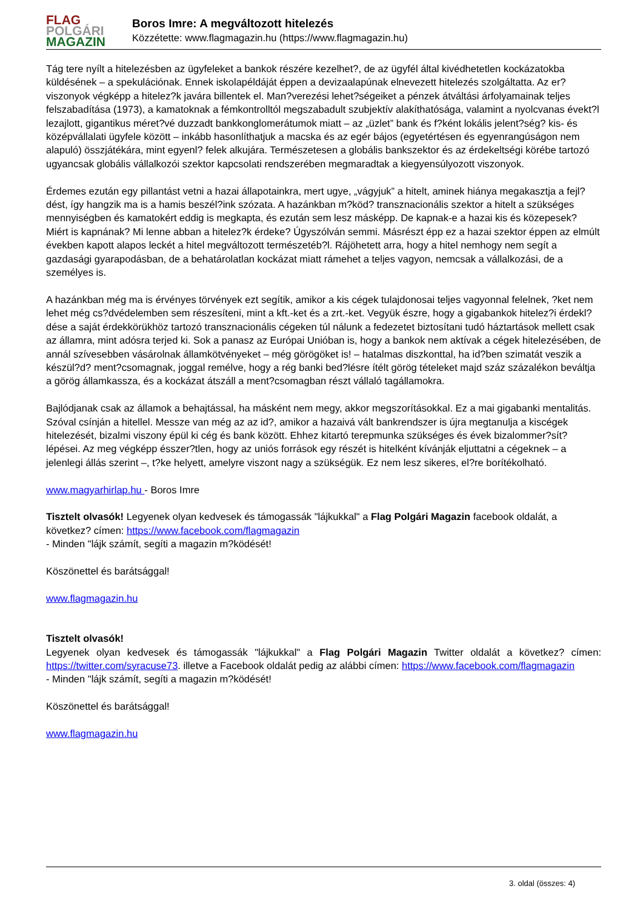FLAG
POLGÁRI
MAGAZIN
Boros Imre: A megváltozott hitelezés
Közzétette: www.flagmagazin.hu (https://www.flagmagazin.hu)
Tág tere nyílt a hitelezésben az ügyfeleket a bankok részére kezelhet?, de az ügyfél által kivédhetetlen kockázatokba küldésének – a spekulációnak. Ennek iskolapéldáját éppen a devizaalapúnak elnevezett hitelezés szolgáltatta. Az er?viszonyok végképp a hitelez?k javára billentek el. Man?verezési lehet?ségeiket a pénzek átváltási árfolyamainak teljes felszabadítása (1973), a kamatoknak a fémkontrolltól megszabadult szubjektív alakíthatósága, valamint a nyolcvanas évekt?l lezajlott, gigantikus méret?vé duzzadt bankkonglomerátumok miatt – az „üzlet” bank és f?ként lokális jelent?ség? kis- és középvállalati ügyfele között – inkább hasonlíthatjuk a macska és az egér bájos (egyetértésen és egyenrangúságon nem alapuló) összjátékára, mint egyenl? felek alkujára. Természetesen a globális bankszektor és az érdekeltségi körébe tartozó ugyancsak globális vállalkozói szektor kapcsolati rendszerében megmaradtak a kiegyensúlyozott viszonyok.
Érdemes ezután egy pillantást vetni a hazai állapotainkra, mert ugye, „vágyjuk” a hitelt, aminek hiánya megakasztja a fejl?dést, így hangzik ma is a hamis beszél?ink szózata. A hazánkban m?köd? transznacionális szektor a hitelt a szükséges mennyiségben és kamatokért eddig is megkapta, és ezután sem lesz másképp. De kapnak-e a hazai kis és közepesek? Miért is kapnának? Mi lenne abban a hitelez?k érdeke? Úgyszólván semmi. Másrészt épp ez a hazai szektor éppen az elmúlt években kapott alapos leckét a hitel megváltozott természetéb?l. Rájöhetett arra, hogy a hitel nemhogy nem segít a gazdasági gyarapodásban, de a behatárolatlan kockázat miatt rámehet a teljes vagyon, nemcsak a vállalkozási, de a személyes is.
A hazánkban még ma is érvényes törvények ezt segítik, amikor a kis cégek tulajdonosai teljes vagyonnal felelnek, ?ket nem lehet még cs?dvédelemben sem részesíteni, mint a kft.-ket és a zrt.-ket. Vegyük észre, hogy a gigabankok hitelez?i érdekl?dése a saját érdekkörükhöz tartozó transznacionális cégeken túl nálunk a fedezetet biztosítani tudó háztartások mellett csak az államra, mint adósra terjed ki. Sok a panasz az Európai Unióban is, hogy a bankok nem aktívak a cégek hitelezésében, de annál szívesebben vásárolnak államkötvényeket – még görögöket is! – hatalmas diszkonttal, ha id?ben szimatát veszik a készül?d? ment?csomagnak, joggal remélve, hogy a rég banki bed?lésre ítélt görög tételeket majd száz százalékon beváltja a görög államkassza, és a kockázat átszáll a ment?csomagban részt vállaló tagállamokra.
Bajlódjanak csak az államok a behajtással, ha másként nem megy, akkor megszorításokkal. Ez a mai gigabanki mentalitás. Szóval csínján a hitellel. Messze van még az az id?, amikor a hazaivá vált bankrendszer is újra megtanulja a kiscégek hitelezését, bizalmi viszony épül ki cég és bank között. Ehhez kitartó terepmunka szükséges és évek bizalommer?sít? lépései. Az meg végképp ésszer?tlen, hogy az uniós források egy részét is hitelként kívánják eljuttatni a cégeknek – a jelenlegi állás szerint –, t?ke helyett, amelyre viszont nagy a szükségük. Ez nem lesz sikeres, el?re borítékolható.
www.magyarhirlap.hu - Boros Imre
Tisztelt olvasók! Legyenek olyan kedvesek és támogassák "lájkukkal" a Flag Polgári Magazin facebook oldalát, a következ? címen: https://www.facebook.com/flagmagazin
- Minden "lájk számít, segíti a magazin m?ködését!
Köszönettel és barátsággal!
www.flagmagazin.hu
Tisztelt olvasók!
Legyenek olyan kedvesek és támogassák "lájkukkal" a Flag Polgári Magazin Twitter oldalát a következ? címen: https://twitter.com/syracuse73. illetve a Facebook oldalát pedig az alábbi címen: https://www.facebook.com/flagmagazin
- Minden "lájk számít, segíti a magazin m?ködését!
Köszönettel és barátsággal!
www.flagmagazin.hu
3. oldal (összes: 4)